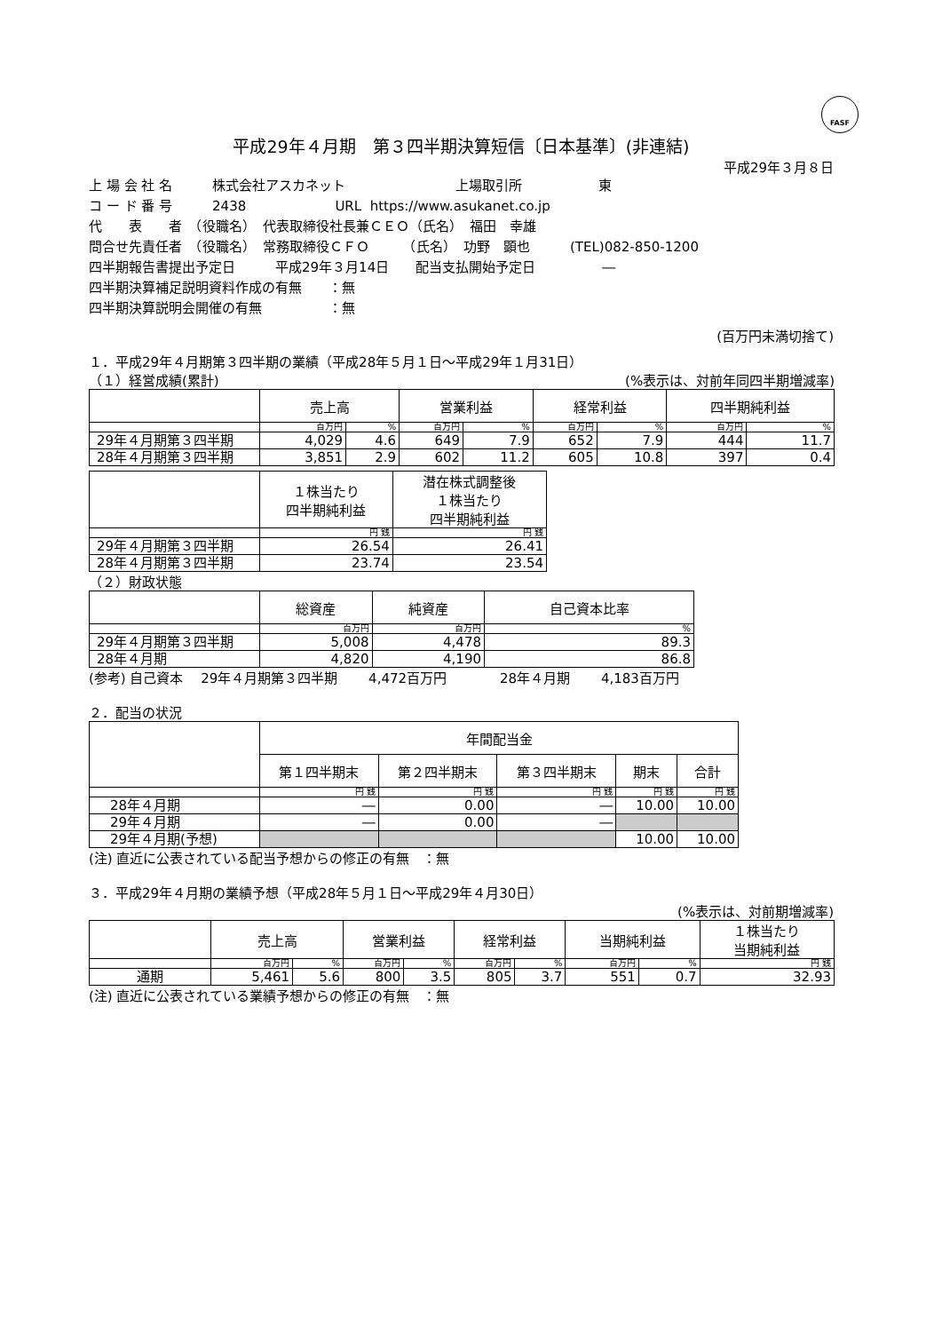FASF
平成29年４月期　第３四半期決算短信〔日本基準〕(非連結)
平成29年３月８日
上 場 会 社 名　　　株式会社アスカネット 上場取引所 東
コ ー ド 番 号　　　2438 URL https://www.asukanet.co.jp
代　　表　　者　（役職名）　代表取締役社長兼ＣＥＯ（氏名）　福田　幸雄
問合せ先責任者　（役職名）　常務取締役ＣＦＯ　　　（氏名）　功野　顕也　　　(TEL)082-850-1200
四半期報告書提出予定日　　　平成29年３月14日　　配当支払開始予定日　　　　　―
四半期決算補足説明資料作成の有無　　：無
四半期決算説明会開催の有無　　　　　：無
(百万円未満切捨て)
１．平成29年４月期第３四半期の業績（平成28年５月１日～平成29年１月31日）
（１）経営成績(累計) (%表示は、対前年同四半期増減率)
| | 売上高 | | 営業利益 | | 経常利益 | | 四半期純利益 | |
| --- | --- | --- | --- | --- | --- | --- | --- | --- |
| | 百万円 | % | 百万円 | % | 百万円 | % | 百万円 | % |
| 29年４月期第３四半期 | 4,029 | 4.6 | 649 | 7.9 | 652 | 7.9 | 444 | 11.7 |
| 28年４月期第３四半期 | 3,851 | 2.9 | 602 | 11.2 | 605 | 10.8 | 397 | 0.4 |
| | １株当たり 四半期純利益 | 潜在株式調整後 １株当たり 四半期純利益 |
| --- | --- | --- |
| | 円 銭 | 円 銭 |
| 29年４月期第３四半期 | 26.54 | 26.41 |
| 28年４月期第３四半期 | 23.74 | 23.54 |
（２）財政状態
| | 総資産 | 純資産 | 自己資本比率 |
| --- | --- | --- | --- |
| | 百万円 | 百万円 | % |
| 29年４月期第３四半期 | 5,008 | 4,478 | 89.3 |
| 28年４月期 | 4,820 | 4,190 | 86.8 |
(参考) 自己資本　 29年４月期第３四半期　　 4,472百万円　　　　28年４月期　　 4,183百万円
２．配当の状況
| | 年間配当金 | | | | |
| --- | --- | --- | --- | --- | --- |
| | 第１四半期末 | 第２四半期末 | 第３四半期末 | 期末 | 合計 |
| | 円 銭 | 円 銭 | 円 銭 | 円 銭 | 円 銭 |
| 28年４月期 | ― | 0.00 | ― | 10.00 | 10.00 |
| 29年４月期 | ― | 0.00 | ― | | |
| 29年４月期(予想) | | | | 10.00 | 10.00 |
(注) 直近に公表されている配当予想からの修正の有無　：無
３．平成29年４月期の業績予想（平成28年５月１日～平成29年４月30日）
(%表示は、対前期増減率)
| | 売上高 | | 営業利益 | | 経常利益 | | 当期純利益 | | １株当たり 当期純利益 |
| --- | --- | --- | --- | --- | --- | --- | --- | --- | --- |
| | 百万円 | % | 百万円 | % | 百万円 | % | 百万円 | % | 円 銭 |
| 通期 | 5,461 | 5.6 | 800 | 3.5 | 805 | 3.7 | 551 | 0.7 | 32.93 |
(注) 直近に公表されている業績予想からの修正の有無　：無